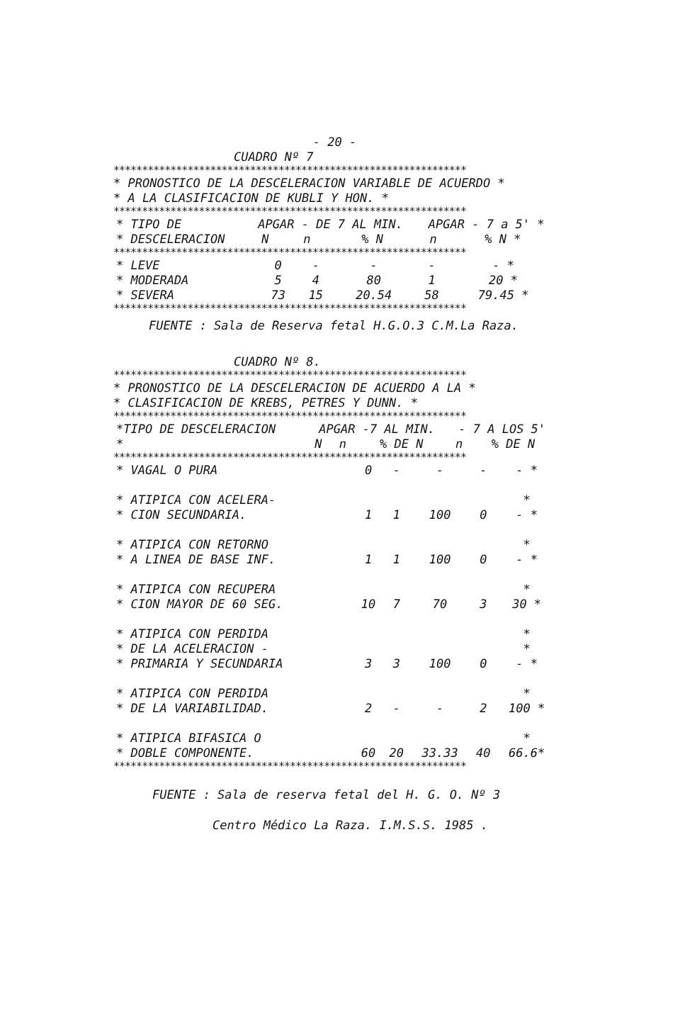- 20 -
CUADRO Nº 7
**************************************************************
* PRONOSTICO DE LA DESCELERACION VARIABLE DE ACUERDO *
* A LA CLASIFICACION DE KUBLI Y HON. *
**************************************************************
| * TIPO DE | APGAR - DE 7 AL MIN. | | | APGAR - 7 a 5' * | |
| --- | --- | --- | --- | --- | --- |
| * DESCELERACION | N | n | % N | n | % N * |
**************************************************************
| * LEVE | 0 | - | - | - | - * |
| * MODERADA | 5 | 4 | 80 | 1 | 20 * |
| * SEVERA | 73 | 15 | 20.54 | 58 | 79.45 * |
**************************************************************
FUENTE : Sala de Reserva fetal H.G.O.3 C.M.La Raza.
CUADRO Nº 8.
**************************************************************
* PRONOSTICO DE LA DESCELERACION DE ACUERDO A LA *
* CLASIFICACION DE KREBS, PETRES Y DUNN. *
**************************************************************
| *TIPO DE DESCELERACION | APGAR -7 AL MIN. | | | - 7 A LOS 5' | |
| --- | --- | --- | --- | --- | --- |
| * | N | n | % DE N | n | % DE N |
**************************************************************
| * VAGAL O PURA | 0 | - | - | - | - * |
| * ATIPICA CON ACELERA- * CION SECUNDARIA. | 1 | 1 | 100 | 0 | * - * |
| * ATIPICA CON RETORNO * A LINEA DE BASE INF. | 1 | 1 | 100 | 0 | * - * |
| * ATIPICA CON RECUPERA * CION MAYOR DE 60 SEG. | 10 | 7 | 70 | 3 | * 30 * |
| * ATIPICA CON PERDIDA * DE LA ACELERACION - * PRIMARIA Y SECUNDARIA | 3 | 3 | 100 | 0 | * * - * |
| * ATIPICA CON PERDIDA * DE LA VARIABILIDAD. | 2 | - | - | 2 | * 100 * |
| * ATIPICA BIFASICA O * DOBLE COMPONENTE. | 60 | 20 | 33.33 | 40 | * 66.6* |
**************************************************************
FUENTE : Sala de reserva fetal del H. G. O. Nº 3
Centro Médico La Raza. I.M.S.S. 1985 .